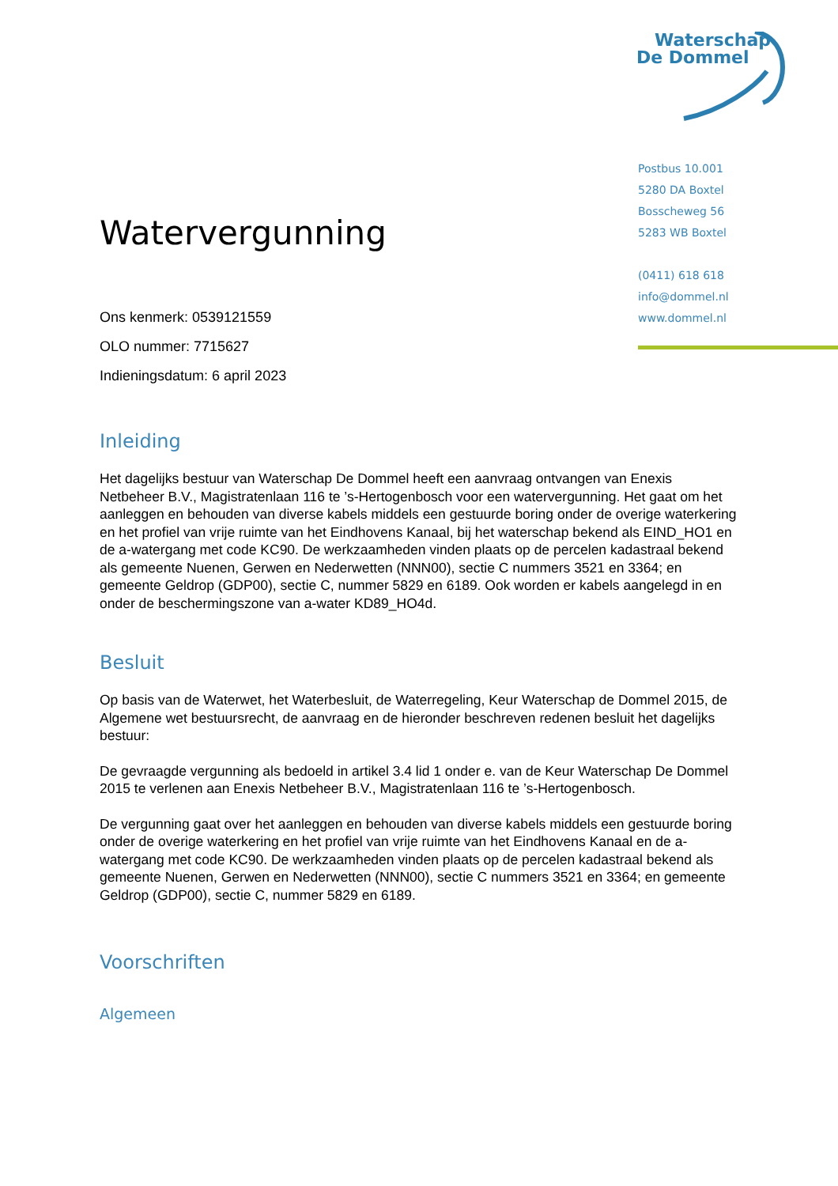Waterschap
De Dommel
Postbus 10.001
5280 DA Boxtel
Bosscheweg 56
5283 WB Boxtel
(0411) 618 618
info@dommel.nl
www.dommel.nl
Watervergunning
Ons kenmerk: 0539121559
OLO nummer: 7715627
Indieningsdatum: 6 april 2023
Inleiding
Het dagelijks bestuur van Waterschap De Dommel heeft een aanvraag ontvangen van Enexis Netbeheer B.V., Magistratenlaan 116 te ’s-Hertogenbosch voor een watervergunning. Het gaat om het aanleggen en behouden van diverse kabels middels een gestuurde boring onder de overige waterkering en het profiel van vrije ruimte van het Eindhovens Kanaal, bij het waterschap bekend als EIND_HO1 en de a-watergang met code KC90. De werkzaamheden vinden plaats op de percelen kadastraal bekend als gemeente Nuenen, Gerwen en Nederwetten (NNN00), sectie C nummers 3521 en 3364; en gemeente Geldrop (GDP00), sectie C, nummer 5829 en 6189. Ook worden er kabels aangelegd in en onder de beschermingszone van a-water KD89_HO4d.
Besluit
Op basis van de Waterwet, het Waterbesluit, de Waterregeling, Keur Waterschap de Dommel 2015, de Algemene wet bestuursrecht, de aanvraag en de hieronder beschreven redenen besluit het dagelijks bestuur:
De gevraagde vergunning als bedoeld in artikel 3.4 lid 1 onder e. van de Keur Waterschap De Dommel 2015 te verlenen aan Enexis Netbeheer B.V., Magistratenlaan 116 te ’s-Hertogenbosch.
De vergunning gaat over het aanleggen en behouden van diverse kabels middels een gestuurde boring onder de overige waterkering en het profiel van vrije ruimte van het Eindhovens Kanaal en de a-watergang met code KC90. De werkzaamheden vinden plaats op de percelen kadastraal bekend als gemeente Nuenen, Gerwen en Nederwetten (NNN00), sectie C nummers 3521 en 3364; en gemeente Geldrop (GDP00), sectie C, nummer 5829 en 6189.
Voorschriften
Algemeen